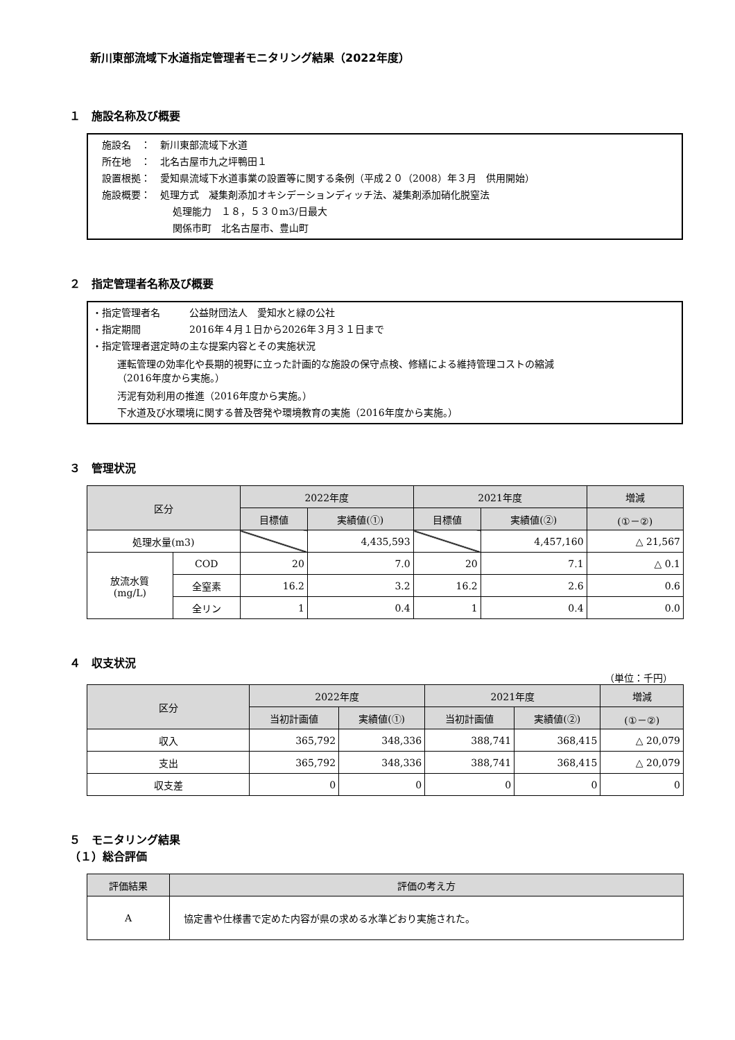新川東部流域下水道指定管理者モニタリング結果（2022年度）
１　施設名称及び概要
施設名　：　新川東部流域下水道
所在地　：　北名古屋市九之坪鴨田１
設置根拠：　愛知県流域下水道事業の設置等に関する条例（平成２０（2008）年３月　供用開始）
施設概要：　処理方式　凝集剤添加オキシデーションディッチ法、凝集剤添加硝化脱窒法
処理能力　１８，５３０m3/日最大
関係市町　北名古屋市、豊山町
２　指定管理者名称及び概要
・指定管理者名　　　公益財団法人　愛知水と緑の公社
・指定期間　　　　　2016年４月１日から2026年３月３１日まで
・指定管理者選定時の主な提案内容とその実施状況
運転管理の効率化や長期的視野に立った計画的な施設の保守点検、修繕による維持管理コストの縮減
（2016年度から実施。）
汚泥有効利用の推進（2016年度から実施。）
下水道及び水環境に関する普及啓発や環境教育の実施（2016年度から実施。）
３　管理状況
| 区分 | | 2022年度 | | 2021年度 | | 増減 |
| --- | --- | --- | --- | --- | --- | --- |
| | | 目標値 | 実績値(①) | 目標値 | 実績値(②) | (①－②) |
| 処理水量(m3) | | | 4,435,593 | | 4,457,160 | △ 21,567 |
| 放流水質 (mg/L) | COD | 20 | 7.0 | 20 | 7.1 | △ 0.1 |
| | 全窒素 | 16.2 | 3.2 | 16.2 | 2.6 | 0.6 |
| | 全リン | 1 | 0.4 | 1 | 0.4 | 0.0 |
４　収支状況
（単位：千円）
| 区分 | 2022年度 | | 2021年度 | | 増減 |
| --- | --- | --- | --- | --- | --- |
| | 当初計画値 | 実績値(①) | 当初計画値 | 実績値(②) | (①－②) |
| 収入 | 365,792 | 348,336 | 388,741 | 368,415 | △ 20,079 |
| 支出 | 365,792 | 348,336 | 388,741 | 368,415 | △ 20,079 |
| 収支差 | 0 | 0 | 0 | 0 | 0 |
５　モニタリング結果
（１）総合評価
| 評価結果 | 評価の考え方 |
| --- | --- |
| A | 協定書や仕様書で定めた内容が県の求める水準どおり実施された。 |